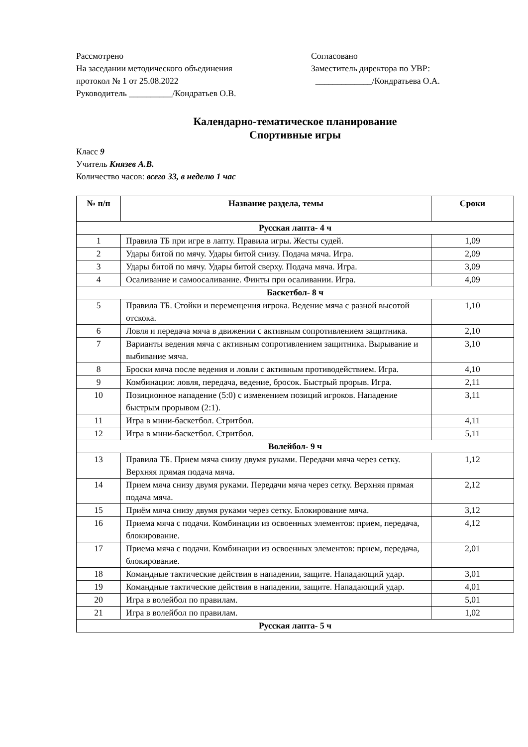Рассмотрено
На заседании методического объединения
протокол № 1 от 25.08.2022
Руководитель __________/Кондратьев О.В.
Согласовано
Заместитель директора по УВР:
_____________/Кондратьева О.А.
Календарно-тематическое планирование
Спортивные игры
Класс 9
Учитель Князев А.В.
Количество часов: всего 33, в неделю 1 час
| № п/п | Название раздела, темы | Сроки |
| --- | --- | --- |
| Русская лапта- 4 ч | | |
| 1 | Правила ТБ при игре в лапту. Правила игры. Жесты судей. | 1,09 |
| 2 | Удары битой по мячу. Удары битой снизу. Подача мяча. Игра. | 2,09 |
| 3 | Удары битой по мячу. Удары битой сверху. Подача мяча. Игра. | 3,09 |
| 4 | Осаливание и самоосаливание. Финты при осаливании. Игра. | 4,09 |
| Баскетбол- 8 ч | | |
| 5 | Правила ТБ. Стойки и перемещения игрока. Ведение мяча с разной высотой отскока. | 1,10 |
| 6 | Ловля и передача мяча в движении с активным сопротивлением защитника. | 2,10 |
| 7 | Варианты ведения мяча с активным сопротивлением защитника. Вырывание и выбивание мяча. | 3,10 |
| 8 | Броски мяча после ведения и ловли с активным противодействием. Игра. | 4,10 |
| 9 | Комбинации: ловля, передача, ведение, бросок. Быстрый прорыв. Игра. | 2,11 |
| 10 | Позиционное нападение (5:0) с изменением позиций игроков. Нападение быстрым прорывом (2:1). | 3,11 |
| 11 | Игра в мини-баскетбол. Стритбол. | 4,11 |
| 12 | Игра в мини-баскетбол. Стритбол. | 5,11 |
| Волейбол- 9 ч | | |
| 13 | Правила ТБ. Прием мяча снизу двумя руками. Передачи мяча через сетку. Верхняя прямая подача мяча. | 1,12 |
| 14 | Прием мяча снизу двумя руками. Передачи мяча через сетку. Верхняя прямая подача мяча. | 2,12 |
| 15 | Приём мяча снизу двумя руками через сетку. Блокирование мяча. | 3,12 |
| 16 | Приема мяча с подачи. Комбинации из освоенных элементов: прием, передача, блокирование. | 4,12 |
| 17 | Приема мяча с подачи. Комбинации из освоенных элементов: прием, передача, блокирование. | 2,01 |
| 18 | Командные тактические действия в нападении, защите. Нападающий удар. | 3,01 |
| 19 | Командные тактические действия в нападении, защите. Нападающий удар. | 4,01 |
| 20 | Игра в волейбол по правилам. | 5,01 |
| 21 | Игра в волейбол по правилам. | 1,02 |
| Русская лапта- 5 ч | | |